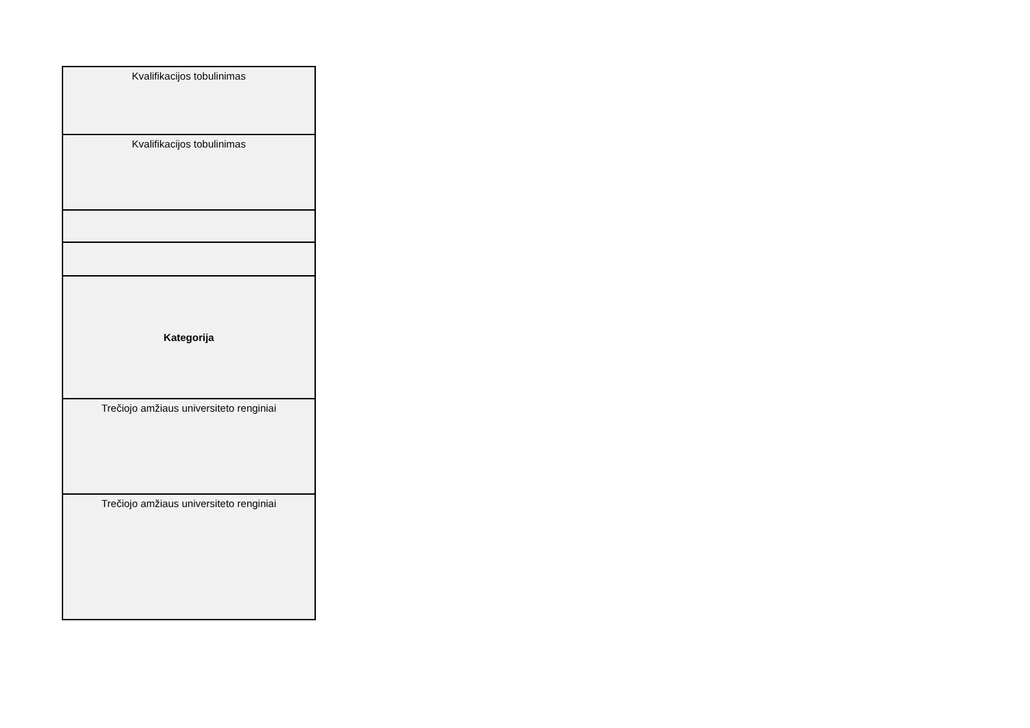| Kvalifikacijos tobulinimas |
| Kvalifikacijos tobulinimas |
| Kategorija |
| Trečiojo amžiaus universiteto renginiai |
| Trečiojo amžiaus universiteto renginiai |